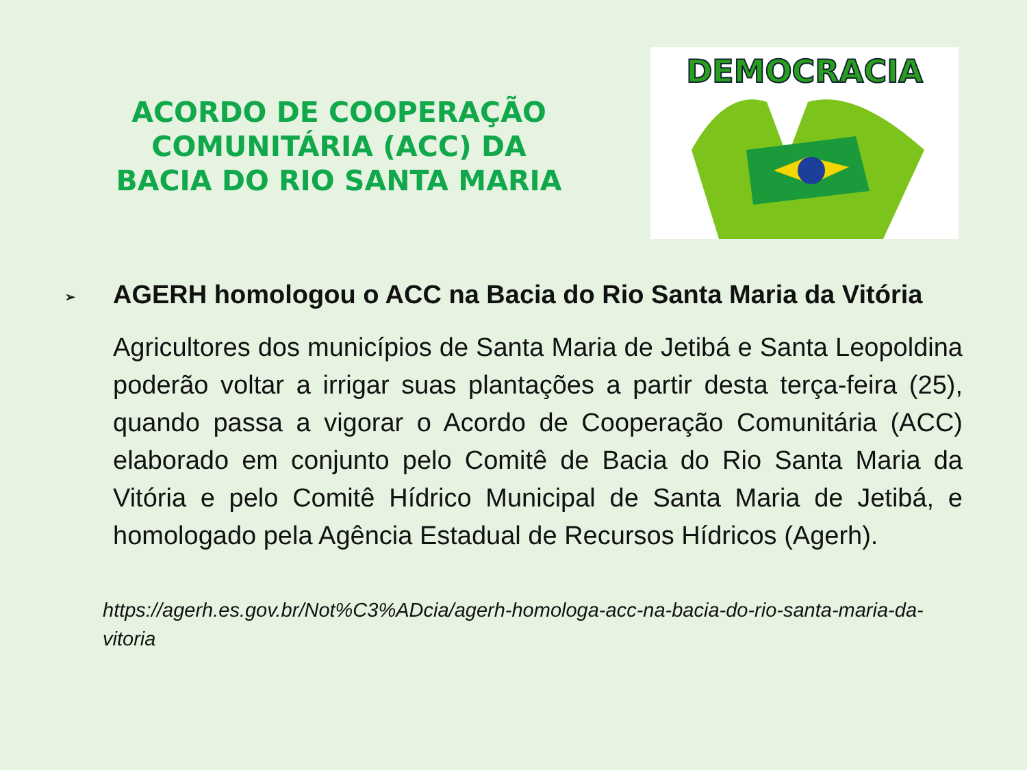ACORDO DE COOPERAÇÃO COMUNITÁRIA (ACC) DA BACIA DO RIO SANTA MARIA
DEMOCRACIA
➢ AGERH homologou o ACC na Bacia do Rio Santa Maria da Vitória
Agricultores dos municípios de Santa Maria de Jetibá e Santa Leopoldina poderão voltar a irrigar suas plantações a partir desta terça-feira (25), quando passa a vigorar o Acordo de Cooperação Comunitária (ACC) elaborado em conjunto pelo Comitê de Bacia do Rio Santa Maria da Vitória e pelo Comitê Hídrico Municipal de Santa Maria de Jetibá, e homologado pela Agência Estadual de Recursos Hídricos (Agerh).
https://agerh.es.gov.br/Not%C3%ADcia/agerh-homologa-acc-na-bacia-do-rio-santa-maria-da-vitoria